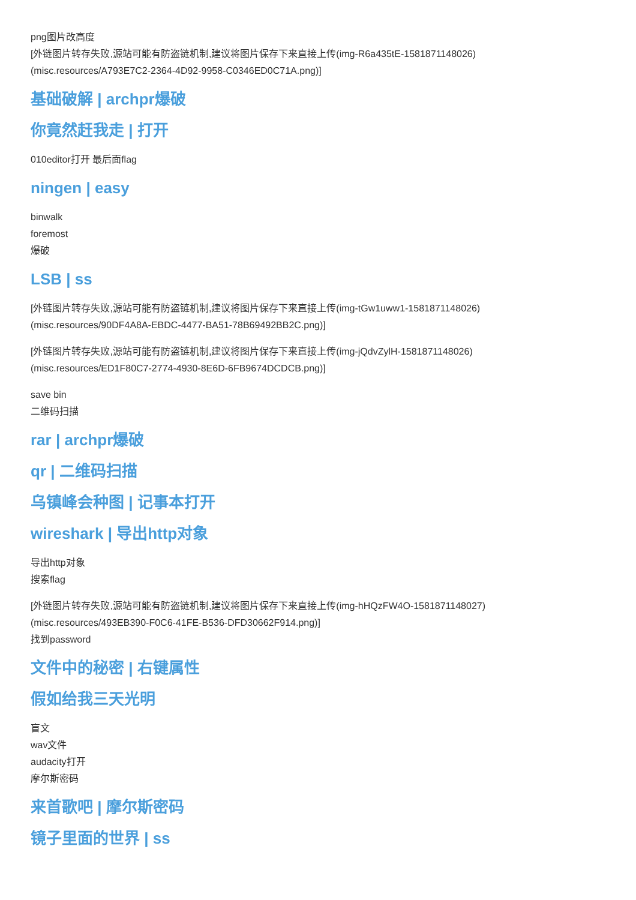png图片改高度
[外链图片转存失败,源站可能有防盗链机制,建议将图片保存下来直接上传(img-R6a435tE-1581871148026)
(misc.resources/A793E7C2-2364-4D92-9958-C0346ED0C71A.png)]
基础破解 | archpr爆破
你竟然赶我走 | 打开
010editor打开 最后面flag
ningen | easy
binwalk
foremost
爆破
LSB | ss
[外链图片转存失败,源站可能有防盗链机制,建议将图片保存下来直接上传(img-tGw1uww1-1581871148026)
(misc.resources/90DF4A8A-EBDC-4477-BA51-78B69492BB2C.png)]
[外链图片转存失败,源站可能有防盗链机制,建议将图片保存下来直接上传(img-jQdvZylH-1581871148026)
(misc.resources/ED1F80C7-2774-4930-8E6D-6FB9674DCDCB.png)]
save bin
二维码扫描
rar | archpr爆破
qr | 二维码扫描
乌镇峰会种图 | 记事本打开
wireshark | 导出http对象
导出http对象
搜索flag
[外链图片转存失败,源站可能有防盗链机制,建议将图片保存下来直接上传(img-hHQzFW4O-1581871148027)
(misc.resources/493EB390-F0C6-41FE-B536-DFD30662F914.png)]
找到password
文件中的秘密 | 右键属性
假如给我三天光明
盲文
wav文件
audacity打开
摩尔斯密码
来首歌吧 | 摩尔斯密码
镜子里面的世界 | ss